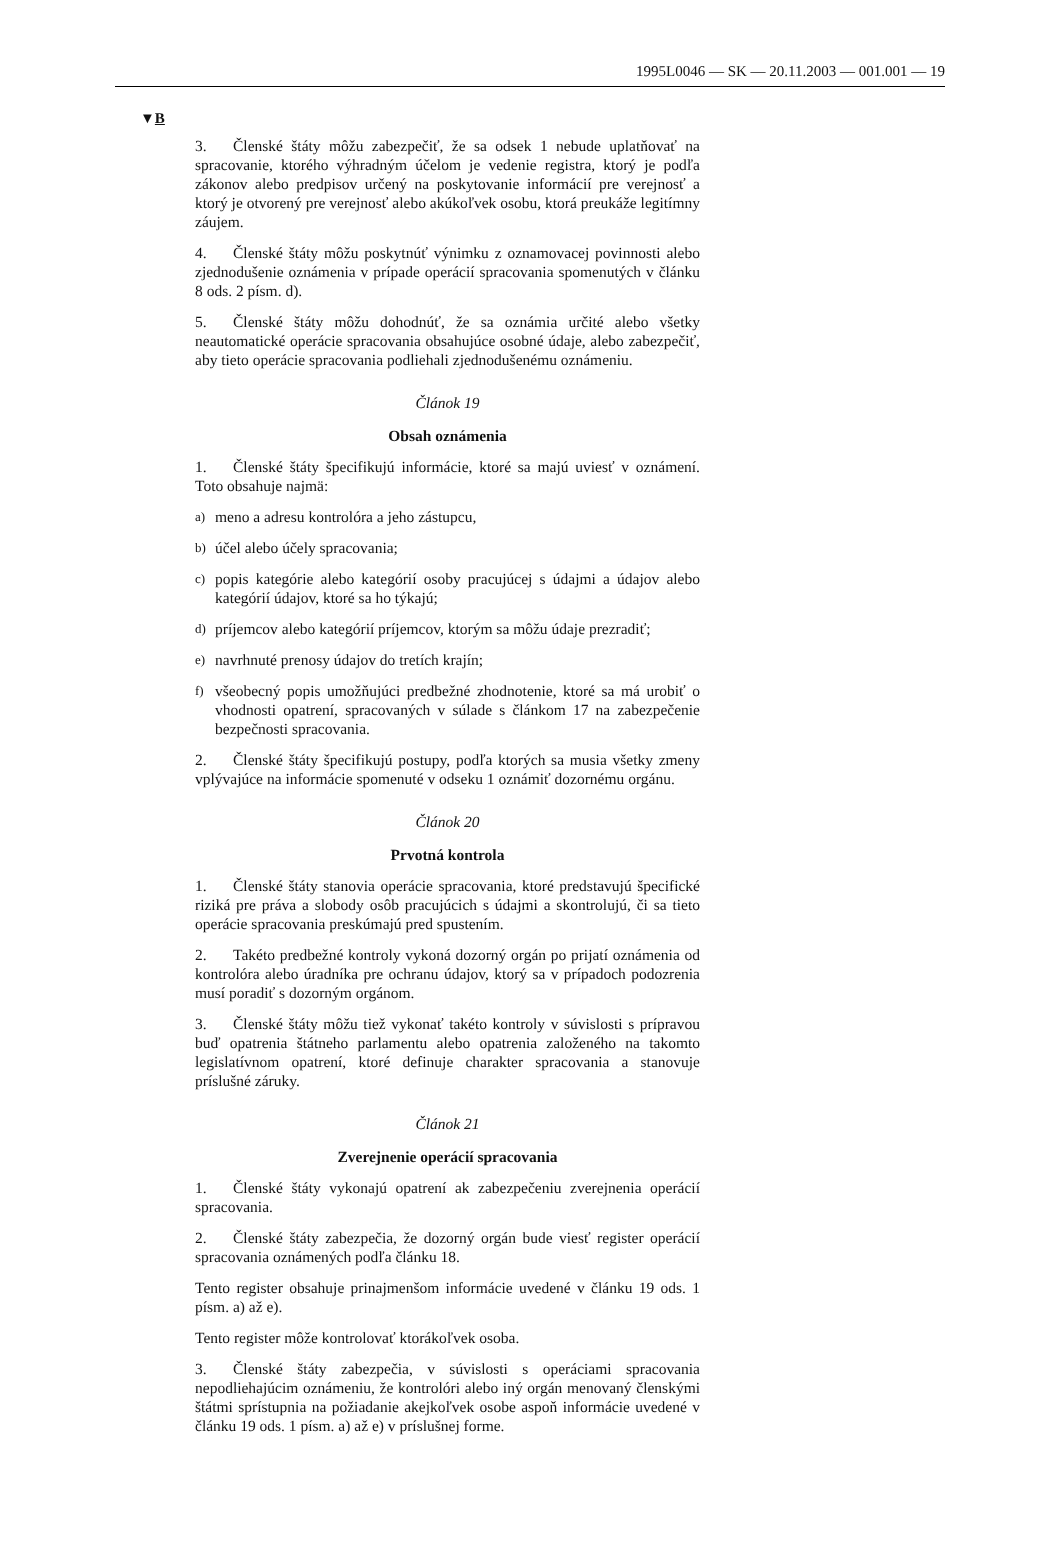1995L0046 — SK — 20.11.2003 — 001.001 — 19
▼B
3. Členské štáty môžu zabezpečiť, že sa odsek 1 nebude uplatňovať na spracovanie, ktorého výhradným účelom je vedenie registra, ktorý je podľa zákonov alebo predpisov určený na poskytovanie informácií pre verejnosť a ktorý je otvorený pre verejnosť alebo akúkoľvek osobu, ktorá preukáže legitímny záujem.
4. Členské štáty môžu poskytnúť výnimku z oznamovacej povinnosti alebo zjednodušenie oznámenia v prípade operácií spracovania spomenutých v článku 8 ods. 2 písm. d).
5. Členské štáty môžu dohodnúť, že sa oznámia určité alebo všetky neautomatické operácie spracovania obsahujúce osobné údaje, alebo zabezpečiť, aby tieto operácie spracovania podliehali zjednodušenému oznámeniu.
Článok 19
Obsah oznámenia
1. Členské štáty špecifikujú informácie, ktoré sa majú uviesť v oznámení. Toto obsahuje najmä:
a) meno a adresu kontrolóra a jeho zástupcu,
b) účel alebo účely spracovania;
c) popis kategórie alebo kategórií osoby pracujúcej s údajmi a údajov alebo kategórií údajov, ktoré sa ho týkajú;
d) príjemcov alebo kategórií príjemcov, ktorým sa môžu údaje prezradiť;
e) navrhnuté prenosy údajov do tretích krajín;
f) všeobecný popis umožňujúci predbežné zhodnotenie, ktoré sa má urobiť o vhodnosti opatrení, spracovaných v súlade s článkom 17 na zabezpečenie bezpečnosti spracovania.
2. Členské štáty špecifikujú postupy, podľa ktorých sa musia všetky zmeny vplývajúce na informácie spomenuté v odseku 1 oznámiť dozornému orgánu.
Článok 20
Prvotná kontrola
1. Členské štáty stanovia operácie spracovania, ktoré predstavujú špecifické riziká pre práva a slobody osôb pracujúcich s údajmi a skontrolujú, či sa tieto operácie spracovania preskúmajú pred spustením.
2. Takéto predbežné kontroly vykoná dozorný orgán po prijatí oznámenia od kontrolóra alebo úradníka pre ochranu údajov, ktorý sa v prípadoch podozrenia musí poradiť s dozorným orgánom.
3. Členské štáty môžu tiež vykonať takéto kontroly v súvislosti s prípravou buď opatrenia štátneho parlamentu alebo opatrenia založeného na takomto legislatívnom opatrení, ktoré definuje charakter spracovania a stanovuje príslušné záruky.
Článok 21
Zverejnenie operácií spracovania
1. Členské štáty vykonajú opatrení ak zabezpečeniu zverejnenia operácií spracovania.
2. Členské štáty zabezpečia, že dozorný orgán bude viesť register operácií spracovania oznámených podľa článku 18.
Tento register obsahuje prinajmenšom informácie uvedené v článku 19 ods. 1 písm. a) až e).
Tento register môže kontrolovať ktorákoľvek osoba.
3. Členské štáty zabezpečia, v súvislosti s operáciami spracovania nepodliehajúcim oznámeniu, že kontrolóri alebo iný orgán menovaný členskými štátmi sprístupnia na požiadanie akejkoľvek osobe aspoň informácie uvedené v článku 19 ods. 1 písm. a) až e) v príslušnej forme.